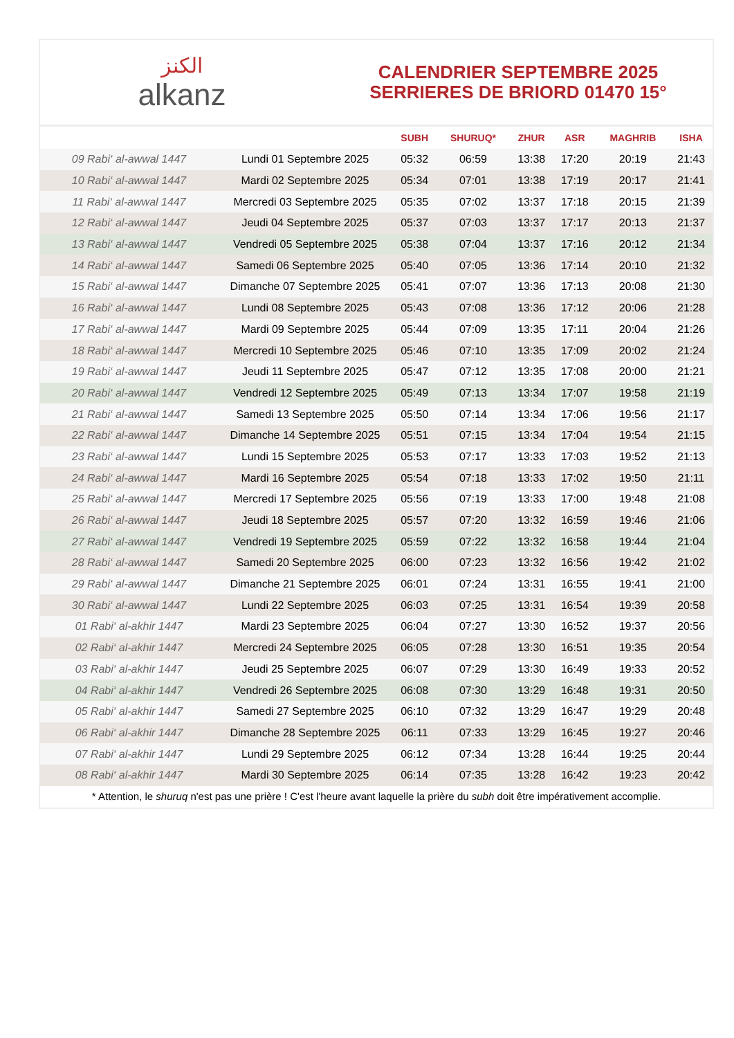الكنز
alkanz
CALENDRIER SEPTEMBRE 2025
SERRIERES DE BRIORD 01470 15°
| | | SUBH | SHURUQ* | ZHUR | ASR | MAGHRIB | ISHA |
| --- | --- | --- | --- | --- | --- | --- | --- |
| 09 Rabi‘ al-awwal 1447 | Lundi 01 Septembre 2025 | 05:32 | 06:59 | 13:38 | 17:20 | 20:19 | 21:43 |
| 10 Rabi‘ al-awwal 1447 | Mardi 02 Septembre 2025 | 05:34 | 07:01 | 13:38 | 17:19 | 20:17 | 21:41 |
| 11 Rabi‘ al-awwal 1447 | Mercredi 03 Septembre 2025 | 05:35 | 07:02 | 13:37 | 17:18 | 20:15 | 21:39 |
| 12 Rabi‘ al-awwal 1447 | Jeudi 04 Septembre 2025 | 05:37 | 07:03 | 13:37 | 17:17 | 20:13 | 21:37 |
| 13 Rabi‘ al-awwal 1447 | Vendredi 05 Septembre 2025 | 05:38 | 07:04 | 13:37 | 17:16 | 20:12 | 21:34 |
| 14 Rabi‘ al-awwal 1447 | Samedi 06 Septembre 2025 | 05:40 | 07:05 | 13:36 | 17:14 | 20:10 | 21:32 |
| 15 Rabi‘ al-awwal 1447 | Dimanche 07 Septembre 2025 | 05:41 | 07:07 | 13:36 | 17:13 | 20:08 | 21:30 |
| 16 Rabi‘ al-awwal 1447 | Lundi 08 Septembre 2025 | 05:43 | 07:08 | 13:36 | 17:12 | 20:06 | 21:28 |
| 17 Rabi‘ al-awwal 1447 | Mardi 09 Septembre 2025 | 05:44 | 07:09 | 13:35 | 17:11 | 20:04 | 21:26 |
| 18 Rabi‘ al-awwal 1447 | Mercredi 10 Septembre 2025 | 05:46 | 07:10 | 13:35 | 17:09 | 20:02 | 21:24 |
| 19 Rabi‘ al-awwal 1447 | Jeudi 11 Septembre 2025 | 05:47 | 07:12 | 13:35 | 17:08 | 20:00 | 21:21 |
| 20 Rabi‘ al-awwal 1447 | Vendredi 12 Septembre 2025 | 05:49 | 07:13 | 13:34 | 17:07 | 19:58 | 21:19 |
| 21 Rabi‘ al-awwal 1447 | Samedi 13 Septembre 2025 | 05:50 | 07:14 | 13:34 | 17:06 | 19:56 | 21:17 |
| 22 Rabi‘ al-awwal 1447 | Dimanche 14 Septembre 2025 | 05:51 | 07:15 | 13:34 | 17:04 | 19:54 | 21:15 |
| 23 Rabi‘ al-awwal 1447 | Lundi 15 Septembre 2025 | 05:53 | 07:17 | 13:33 | 17:03 | 19:52 | 21:13 |
| 24 Rabi‘ al-awwal 1447 | Mardi 16 Septembre 2025 | 05:54 | 07:18 | 13:33 | 17:02 | 19:50 | 21:11 |
| 25 Rabi‘ al-awwal 1447 | Mercredi 17 Septembre 2025 | 05:56 | 07:19 | 13:33 | 17:00 | 19:48 | 21:08 |
| 26 Rabi‘ al-awwal 1447 | Jeudi 18 Septembre 2025 | 05:57 | 07:20 | 13:32 | 16:59 | 19:46 | 21:06 |
| 27 Rabi‘ al-awwal 1447 | Vendredi 19 Septembre 2025 | 05:59 | 07:22 | 13:32 | 16:58 | 19:44 | 21:04 |
| 28 Rabi‘ al-awwal 1447 | Samedi 20 Septembre 2025 | 06:00 | 07:23 | 13:32 | 16:56 | 19:42 | 21:02 |
| 29 Rabi‘ al-awwal 1447 | Dimanche 21 Septembre 2025 | 06:01 | 07:24 | 13:31 | 16:55 | 19:41 | 21:00 |
| 30 Rabi‘ al-awwal 1447 | Lundi 22 Septembre 2025 | 06:03 | 07:25 | 13:31 | 16:54 | 19:39 | 20:58 |
| 01 Rabi‘ al-akhir 1447 | Mardi 23 Septembre 2025 | 06:04 | 07:27 | 13:30 | 16:52 | 19:37 | 20:56 |
| 02 Rabi‘ al-akhir 1447 | Mercredi 24 Septembre 2025 | 06:05 | 07:28 | 13:30 | 16:51 | 19:35 | 20:54 |
| 03 Rabi‘ al-akhir 1447 | Jeudi 25 Septembre 2025 | 06:07 | 07:29 | 13:30 | 16:49 | 19:33 | 20:52 |
| 04 Rabi‘ al-akhir 1447 | Vendredi 26 Septembre 2025 | 06:08 | 07:30 | 13:29 | 16:48 | 19:31 | 20:50 |
| 05 Rabi‘ al-akhir 1447 | Samedi 27 Septembre 2025 | 06:10 | 07:32 | 13:29 | 16:47 | 19:29 | 20:48 |
| 06 Rabi‘ al-akhir 1447 | Dimanche 28 Septembre 2025 | 06:11 | 07:33 | 13:29 | 16:45 | 19:27 | 20:46 |
| 07 Rabi‘ al-akhir 1447 | Lundi 29 Septembre 2025 | 06:12 | 07:34 | 13:28 | 16:44 | 19:25 | 20:44 |
| 08 Rabi‘ al-akhir 1447 | Mardi 30 Septembre 2025 | 06:14 | 07:35 | 13:28 | 16:42 | 19:23 | 20:42 |
* Attention, le shuruq n'est pas une prière ! C'est l'heure avant laquelle la prière du subh doit être impérativement accomplie.